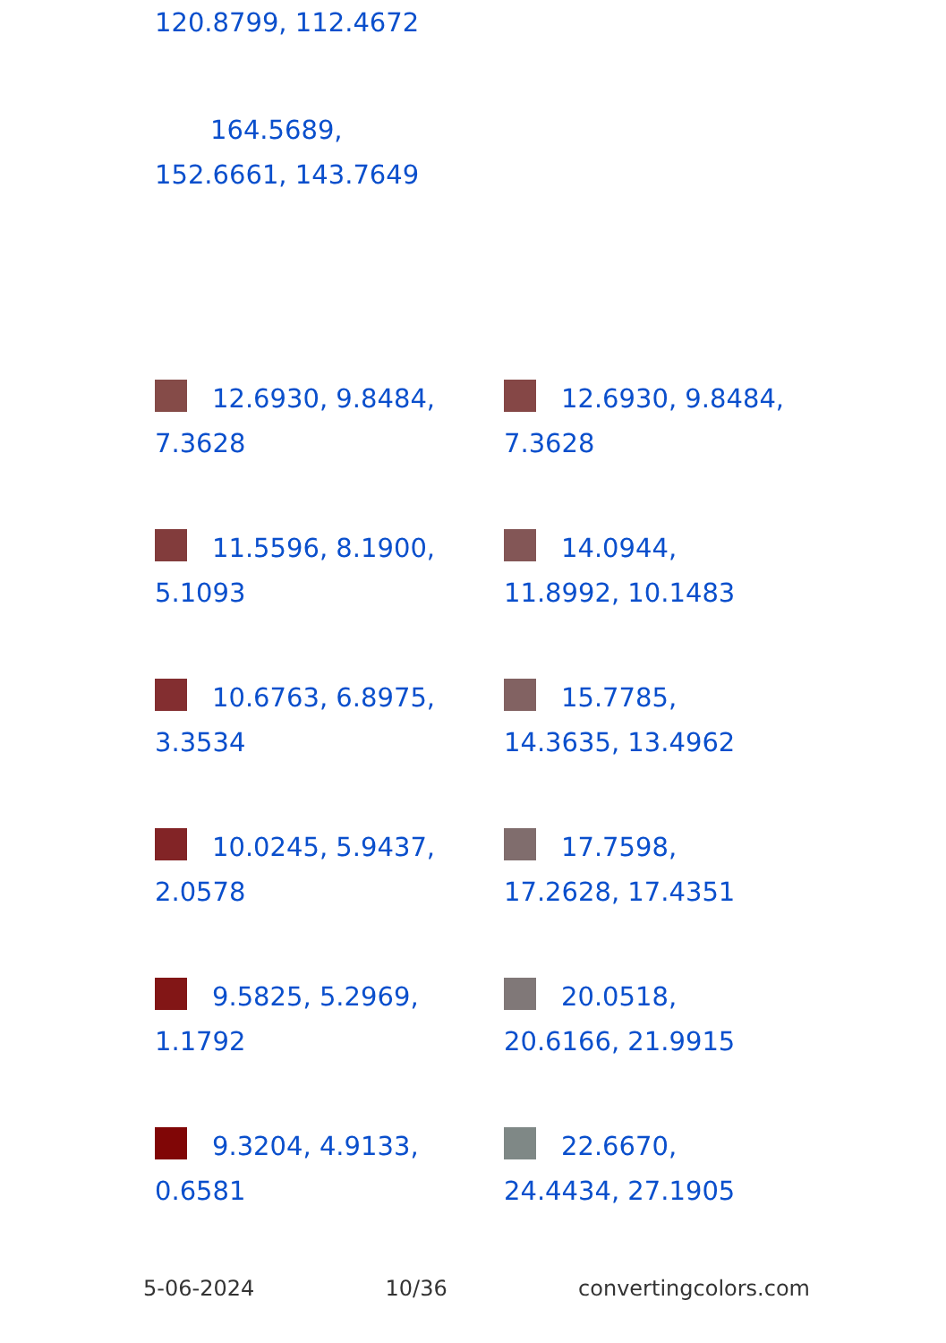120.8799, 112.4672
164.5689, 152.6661, 143.7649
12.6930, 9.8484, 7.3628
12.6930, 9.8484, 7.3628
11.5596, 8.1900, 5.1093
14.0944, 11.8992, 10.1483
10.6763, 6.8975, 3.3534
15.7785, 14.3635, 13.4962
10.0245, 5.9437, 2.0578
17.7598, 17.2628, 17.4351
9.5825, 5.2969, 1.1792
20.0518, 20.6166, 21.9915
9.3204, 4.9133, 0.6581
22.6670, 24.4434, 27.1905
5-06-2024 10/36 convertingcolors.com